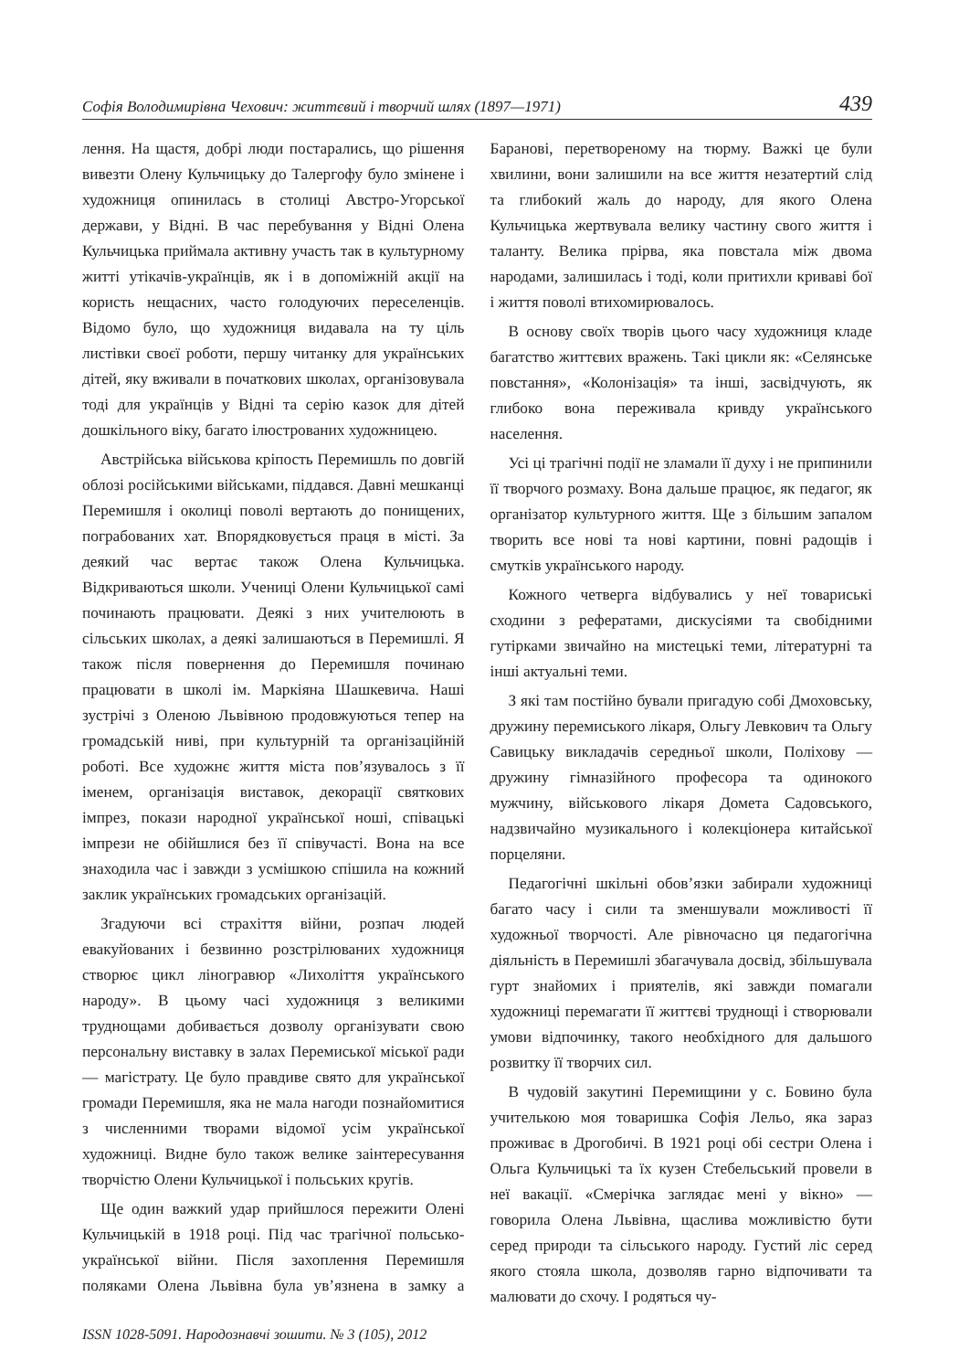Софія Володимирівна Чехович: життєвий і творчий шлях (1897—1971) 439
лення. На щастя, добрі люди постарались, що рішення вивезти Олену Кульчицьку до Талергофу було змінене і художниця опинилась в столиці Австро-Угорської держави, у Відні. В час перебування у Відні Олена Кульчицька приймала активну участь так в культурному житті утікачів-українців, як і в допоміжній акції на користь нещасних, часто голодуючих переселенців. Відомо було, що художниця видавала на ту ціль листівки своєї роботи, першу читанку для українських дітей, яку вживали в початкових школах, організовувала тоді для українців у Відні та серію казок для дітей дошкільного віку, багато ілюстрованих художницею.
Австрійська військова кріпость Перемишль по довгій облозі російськими військами, піддався. Давні мешканці Перемишля і околиці поволі вертають до понищених, пограбованих хат. Впорядковується праця в місті. За деякий час вертає також Олена Кульчицька. Відкриваються школи. Учениці Олени Кульчицької самі починають працювати. Деякі з них учителюють в сільських школах, а деякі залишаються в Перемишлі. Я також після повернення до Перемишля починаю працювати в школі ім. Маркіяна Шашкевича. Наші зустрічі з Оленою Львівною продовжуються тепер на громадській ниві, при культурній та організаційній роботі. Все художнє життя міста пов’язувалось з її іменем, організація виставок, декорації святкових імпрез, покази народної української ноші, співацькі імпрези не обійшлися без її співучасті. Вона на все знаходила час і завжди з усмішкою спішила на кожний заклик українських громадських організацій.
Згадуючи всі страхіття війни, розпач людей евакуйованих і безвинно розстрілюваних художниця створює цикл ліногравюр «Лихоліття українського народу». В цьому часі художниця з великими труднощами добивається дозволу організувати свою персональну виставку в залах Перемиської міської ради — магістрату. Це було правдиве свято для української громади Перемишля, яка не мала нагоди познайомитися з численними творами відомої усім української художниці. Видне було також велике заінтересування творчістю Олени Кульчицької і польських кругів.
Ще один важкий удар прийшлося пережити Олені Кульчицькій в 1918 році. Під час трагічної польсько-української війни. Після захоплення Перемишля поляками Олена Львівна була ув’язнена в замку а Баранові, перетвореному на тюрму. Важкі це були хвилини, вони залишили на все життя незатертий слід та глибокий жаль до народу, для якого Олена Кульчицька жертвувала велику частину свого життя і таланту. Велика прірва, яка повстала між двома народами, залишилась і тоді, коли притихли криваві бої і життя поволі втихомирювалось.
В основу своїх творів цього часу художниця кладе багатство життєвих вражень. Такі цикли як: «Селянське повстання», «Колонізація» та інші, засвідчують, як глибоко вона переживала кривду українського населення.
Усі ці трагічні події не зламали її духу і не припинили її творчого розмаху. Вона дальше працює, як педагог, як організатор культурного життя. Ще з більшим запалом творить все нові та нові картини, повні радощів і смутків українського народу.
Кожного четверга відбувались у неї товариські сходини з рефератами, дискусіями та свобідними гутірками звичайно на мистецькі теми, літературні та інші актуальні теми.
З які там постійно бували пригадую собі Дмоховську, дружину перемиського лікаря, Ольгу Левкович та Ольгу Савицьку викладачів середньої школи, Поліхову — дружину гімназійного професора та одинокого мужчину, військового лікаря Домета Садовського, надзвичайно музикального і колекціонера китайської порцеляни.
Педагогічні шкільні обов’язки забирали художниці багато часу і сили та зменшували можливості її художньої творчості. Але рівночасно ця педагогічна діяльність в Перемишлі збагачувала досвід, збільшувала гурт знайомих і приятелів, які завжди помагали художниці перемагати її життєві труднощі і створювали умови відпочинку, такого необхідного для дальшого розвитку її творчих сил.
В чудовій закутині Перемищини у с. Бовино була учителькою моя товаришка Софія Лельо, яка зараз проживає в Дрогобичі. В 1921 році обі сестри Олена і Ольга Кульчицькі та їх кузен Стебельський провели в неї вакації. «Смерічка заглядає мені у вікно» — говорила Олена Львівна, щаслива можливістю бути серед природи та сільського народу. Густий ліс серед якого стояла школа, дозволяв гарно відпочивати та малювати до схочу. І родяться чу-
ISSN 1028-5091. Народознавчі зошити. № 3 (105), 2012